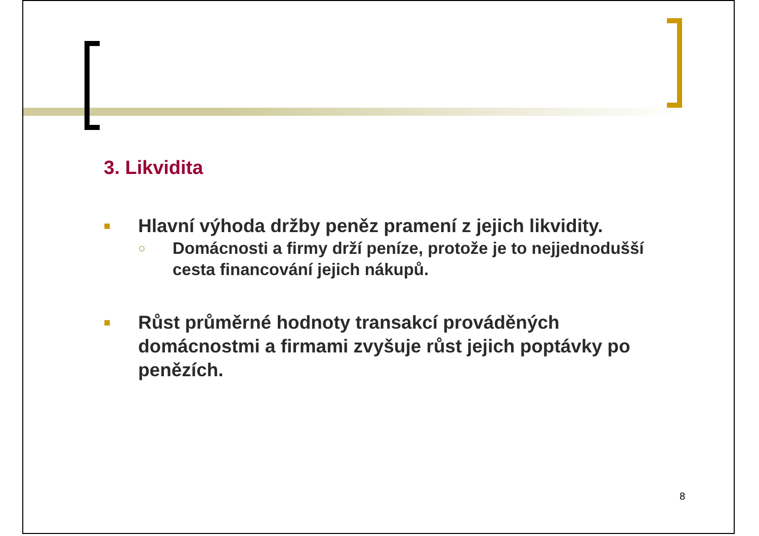3. Likvidita
■ Hlavní výhoda držby peněz pramení z jejich likvidity.
○ Domácnosti a firmy drží peníze, protože je to nejjednodušší cesta financování jejich nákupů.
■ Růst průměrné hodnoty transakcí prováděných domácnostmi a firmami zvyšuje růst jejich poptávky po penězích.
8